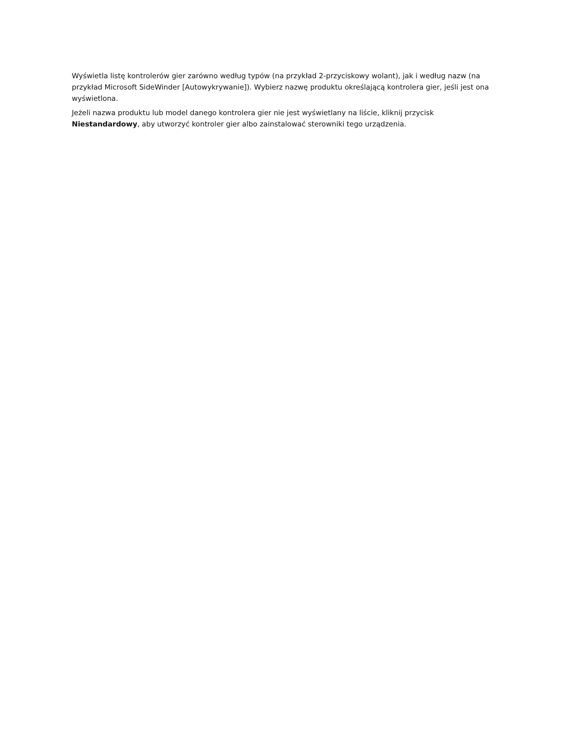Wyświetla listę kontrolerów gier zarówno według typów (na przykład 2-przyciskowy wolant), jak i według nazw (na przykład Microsoft SideWinder [Autowykrywanie]). Wybierz nazwę produktu określającą kontrolera gier, jeśli jest ona wyświetlona.
Jeżeli nazwa produktu lub model danego kontrolera gier nie jest wyświetlany na liście, kliknij przycisk Niestandardowy, aby utworzyć kontroler gier albo zainstalować sterowniki tego urządzenia.